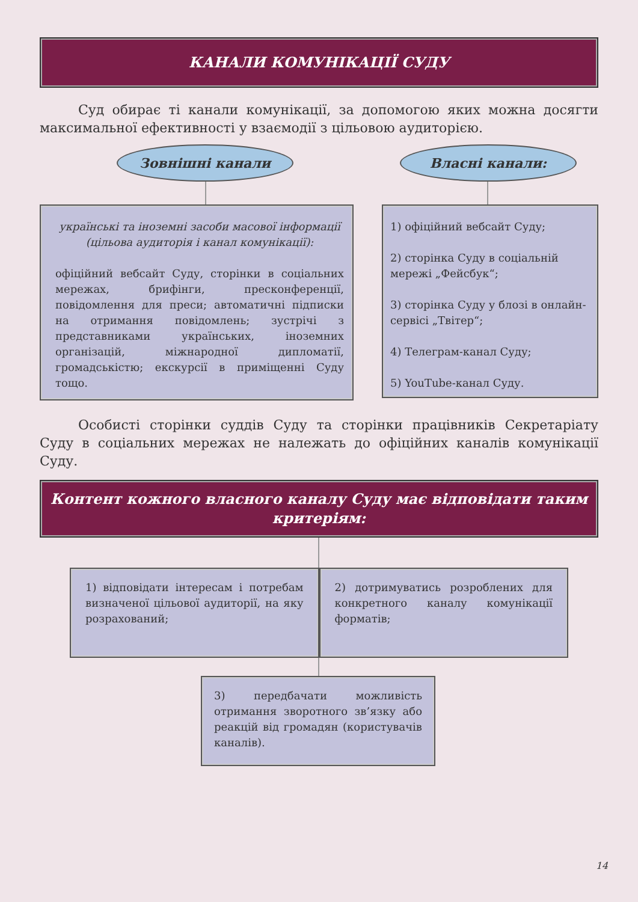КАНАЛИ КОМУНІКАЦІЇ СУДУ
Суд обирає ті канали комунікації, за допомогою яких можна досягти максимальної ефективності у взаємодії з цільовою аудиторією.
Зовнішні канали
українські та іноземні засоби масової інформації (цільова аудиторія і канал комунікації):
офіційний вебсайт Суду, сторінки в соціальних мережах, брифінги, пресконференції, повідомлення для преси; автоматичні підписки на отримання повідомлень; зустрічі з представниками українських, іноземних організацій, міжнародної дипломатії, громадськістю; екскурсії в приміщенні Суду тощо.
Власні канали:
1) офіційний вебсайт Суду;
2) сторінка Суду в соціальній мережі „Фейсбук“;
3) сторінка Суду у блозі в онлайн-сервісі „Твітер“;
4) Телеграм-канал Суду;
5) YouTube-канал Суду.
Особисті сторінки суддів Суду та сторінки працівників Секретаріату Суду в соціальних мережах не належать до офіційних каналів комунікації Суду.
Контент кожного власного каналу Суду має відповідати таким критеріям:
1) відповідати інтересам і потребам визначеної цільової аудиторії, на яку розрахований;
2) дотримуватись розроблених для конкретного каналу комунікації форматів;
3) передбачати можливість отримання зворотного зв’язку або реакцій від громадян (користувачів каналів).
14